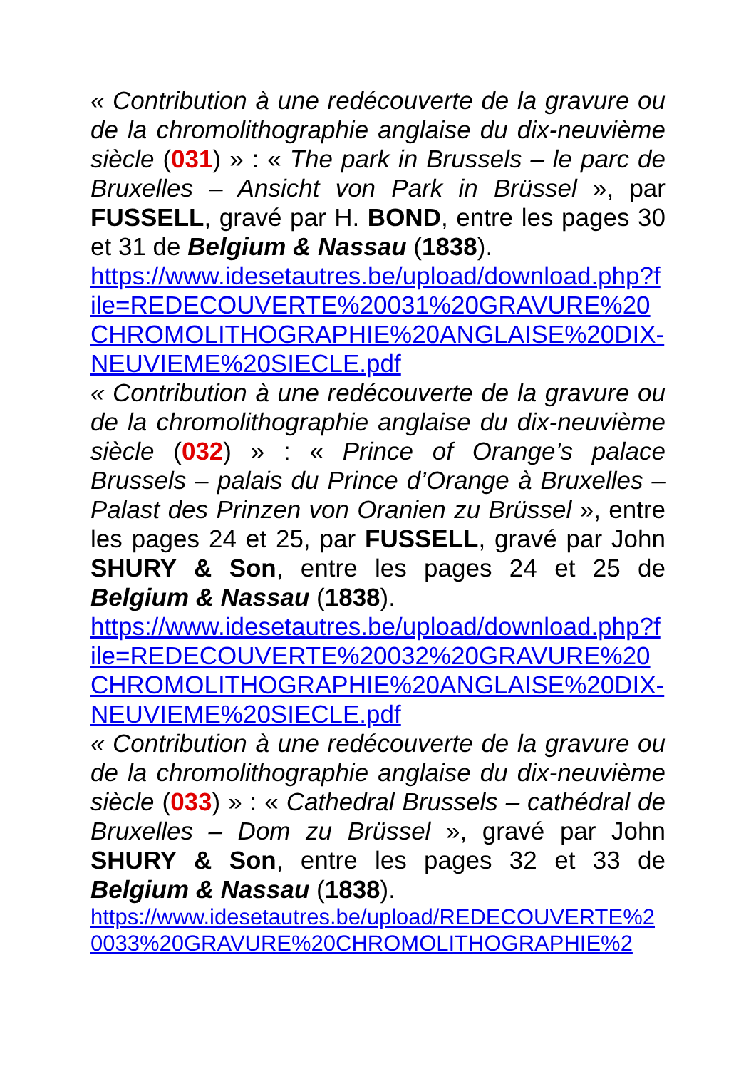« Contribution à une redécouverte de la gravure ou de la chromolithographie anglaise du dix-neuvième siècle (031) » : « The park in Brussels – le parc de Bruxelles – Ansicht von Park in Brüssel », par FUSSELL, gravé par H. BOND, entre les pages 30 et 31 de Belgium & Nassau (1838).
https://www.idesetautres.be/upload/download.php?file=REDECOUVERTE%20031%20GRAVURE%20CHROMOLITHOGRAPHIE%20ANGLAISE%20DIX-NEUVIEME%20SIECLE.pdf
« Contribution à une redécouverte de la gravure ou de la chromolithographie anglaise du dix-neuvième siècle (032) » : « Prince of Orange’s palace Brussels – palais du Prince d’Orange à Bruxelles – Palast des Prinzen von Oranien zu Brüssel », entre les pages 24 et 25, par FUSSELL, gravé par John SHURY & Son, entre les pages 24 et 25 de Belgium & Nassau (1838).
https://www.idesetautres.be/upload/download.php?file=REDECOUVERTE%20032%20GRAVURE%20CHROMOLITHOGRAPHIE%20ANGLAISE%20DIX-NEUVIEME%20SIECLE.pdf
« Contribution à une redécouverte de la gravure ou de la chromolithographie anglaise du dix-neuvième siècle (033) » : « Cathedral Brussels – cathédral de Bruxelles – Dom zu Brüssel », gravé par John SHURY & Son, entre les pages 32 et 33 de Belgium & Nassau (1838).
https://www.idesetautres.be/upload/REDECOUVERTE%20033%20GRAVURE%20CHROMOLITHOGRAPHIE%2